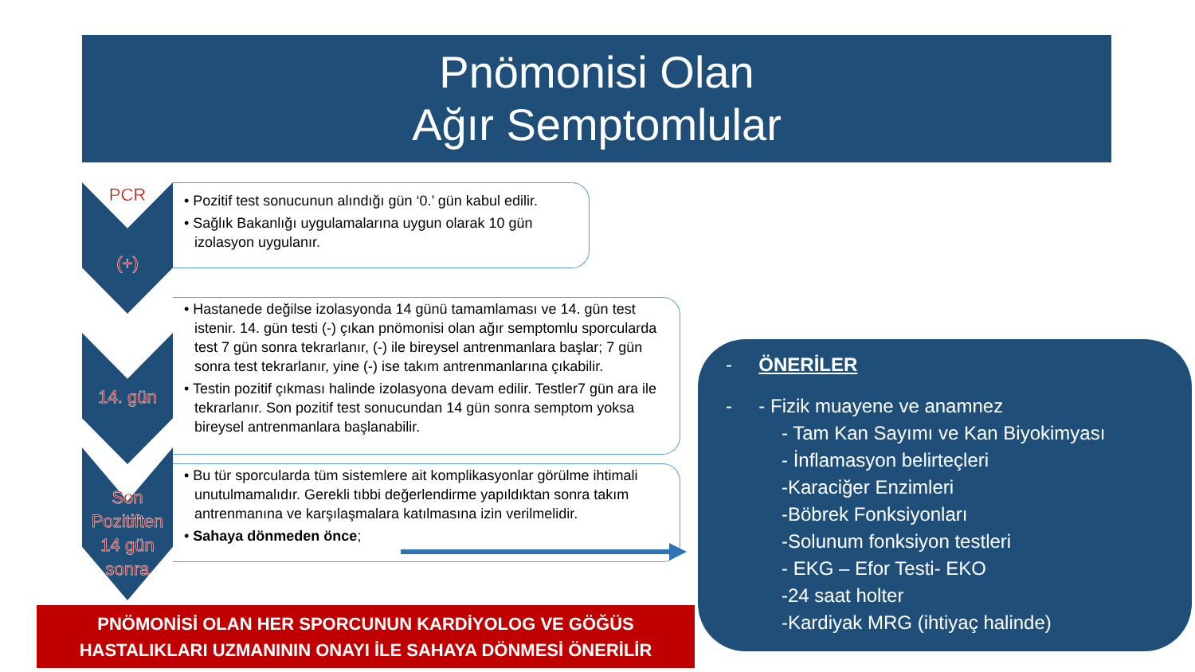Pnömonisi Olan
Ağır Semptomlular
PCR
(+)
14. gün
Son
Pozitiften
14 gün
sonra
• Pozitif test sonucunun alındığı gün ‘0.’ gün kabul edilir.
• Sağlık Bakanlığı uygulamalarına uygun olarak 10 gün izolasyon uygulanır.
• Hastanede değilse izolasyonda 14 günü tamamlaması ve 14. gün test istenir. 14. gün testi (-) çıkan pnömonisi olan ağır semptomlu sporcularda test 7 gün sonra tekrarlanır, (-) ile bireysel antrenmanlara başlar; 7 gün sonra test tekrarlanır, yine (-) ise takım antrenmanlarına çıkabilir.
• Testin pozitif çıkması halinde izolasyona devam edilir. Testler7 gün ara ile tekrarlanır. Son pozitif test sonucundan 14 gün sonra semptom yoksa bireysel antrenmanlara başlanabilir.
• Bu tür sporcularda tüm sistemlere ait komplikasyonlar görülme ihtimali unutulmamalıdır. Gerekli tıbbi değerlendirme yapıldıktan sonra takım antrenmanına ve karşılaşmalara katılmasına izin verilmelidir.
• Sahaya dönmeden önce;
- ÖNERİLER
- - Fizik muayene ve anamnez
- Tam Kan Sayımı ve Kan Biyokimyası
- İnflamasyon belirteçleri
-Karaciğer Enzimleri
-Böbrek Fonksiyonları
-Solunum fonksiyon testleri
- EKG – Efor Testi- EKO
-24 saat holter
-Kardiyak MRG (ihtiyaç halinde)
PNÖMONİSİ OLAN HER SPORCUNUN KARDİYOLOG VE GÖĞÜS
HASTALIKLARI UZMANININ ONAYI İLE SAHAYA DÖNMESİ ÖNERİLİR